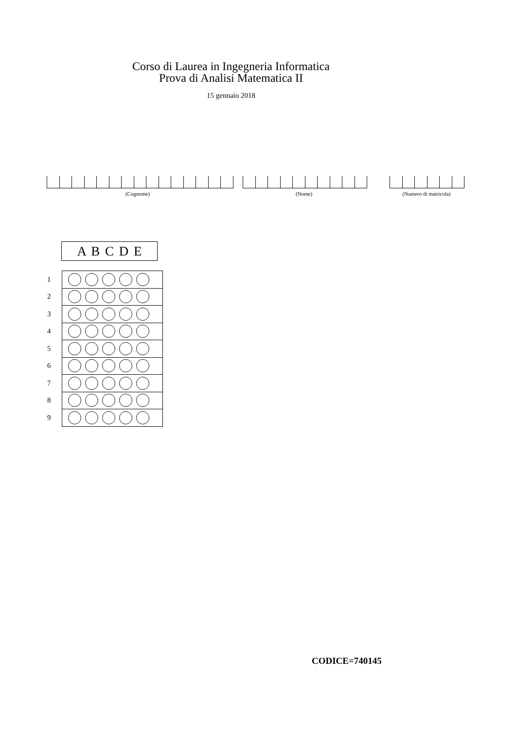Corso di Laurea in Ingegneria Informatica
Prova di Analisi Matematica II
15 gennaio 2018
(Cognome) (Nome) (Numero di matricola)
A B C D E
| 1 | |
| 2 | |
| 3 | |
| 4 | |
| 5 | |
| 6 | |
| 7 | |
| 8 | |
| 9 | |
CODICE=740145